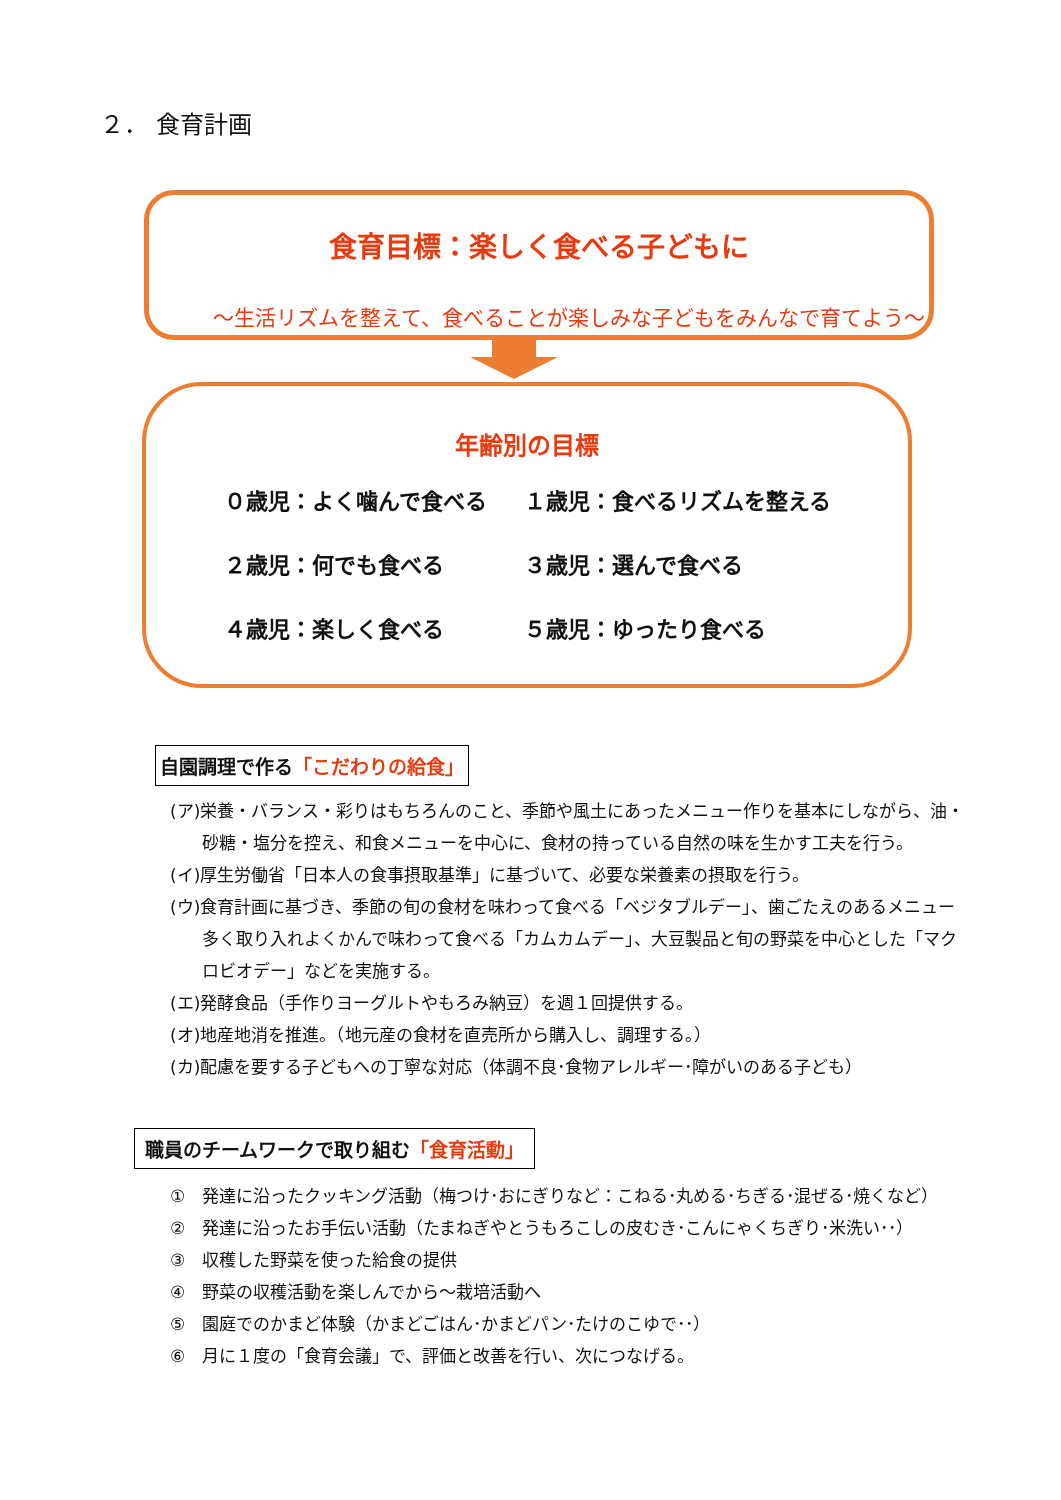２． 食育計画
食育目標：楽しく食べる子どもに
～生活リズムを整えて、食べることが楽しみな子どもをみんなで育てよう～
年齢別の目標
０歳児：よく噛んで食べる
１歳児：食べるリズムを整える
２歳児：何でも食べる
３歳児：選んで食べる
４歳児：楽しく食べる
５歳児：ゆったり食べる
自園調理で作る「こだわりの給食」
(ア)栄養・バランス・彩りはもちろんのこと、季節や風土にあったメニュー作りを基本にしながら、油・砂糖・塩分を控え、和食メニューを中心に、食材の持っている自然の味を生かす工夫を行う。
(イ)厚生労働省「日本人の食事摂取基準」に基づいて、必要な栄養素の摂取を行う。
(ウ)食育計画に基づき、季節の旬の食材を味わって食べる「ベジタブルデー」、歯ごたえのあるメニュー多く取り入れよくかんで味わって食べる「カムカムデー」、大豆製品と旬の野菜を中心とした「マクロビオデー」などを実施する。
(エ)発酵食品（手作りヨーグルトやもろみ納豆）を週１回提供する。
(オ)地産地消を推進。（地元産の食材を直売所から購入し、調理する。）
(カ)配慮を要する子どもへの丁寧な対応（体調不良･食物アレルギー･障がいのある子ども）
職員のチームワークで取り組む「食育活動」
①　発達に沿ったクッキング活動（梅つけ･おにぎりなど：こねる･丸める･ちぎる･混ぜる･焼くなど）
②　発達に沿ったお手伝い活動（たまねぎやとうもろこしの皮むき･こんにゃくちぎり･米洗い･･）
③　収穫した野菜を使った給食の提供
④　野菜の収穫活動を楽しんでから～栽培活動へ
⑤　園庭でのかまど体験（かまどごはん･かまどパン･たけのこゆで･･）
⑥　月に１度の「食育会議」で、評価と改善を行い、次につなげる。